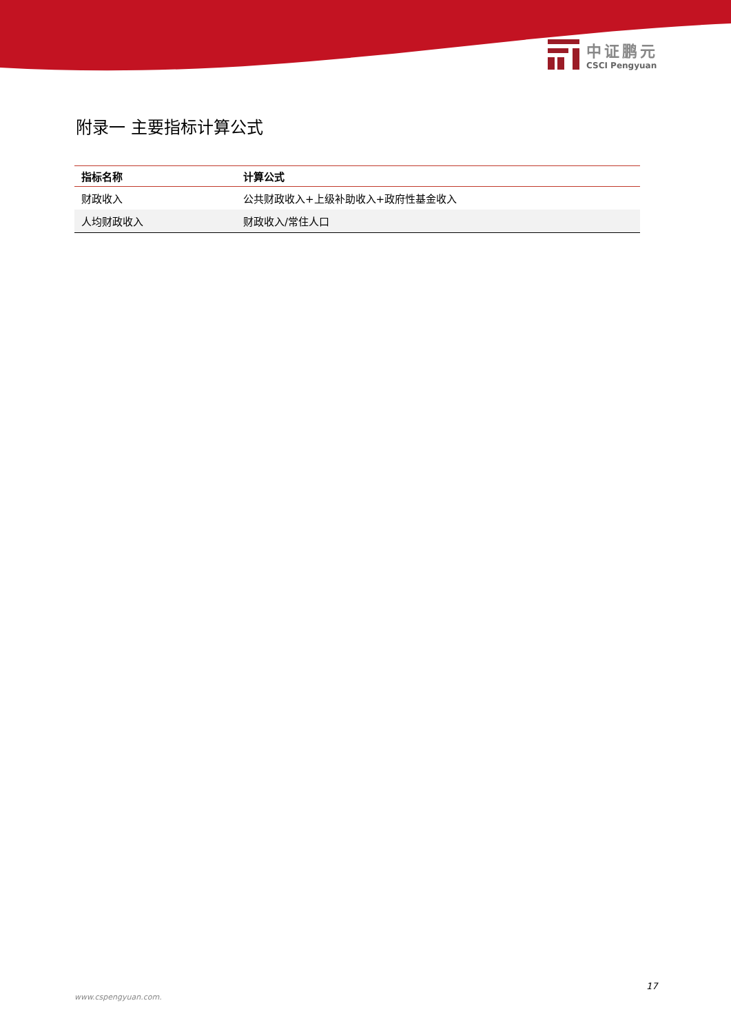中证鹏元
CSCI Pengyuan
附录一 主要指标计算公式
| 指标名称 | 计算公式 |
| --- | --- |
| 财政收入 | 公共财政收入+上级补助收入+政府性基金收入 |
| 人均财政收入 | 财政收入/常住人口 |
17
www.cspengyuan.com.